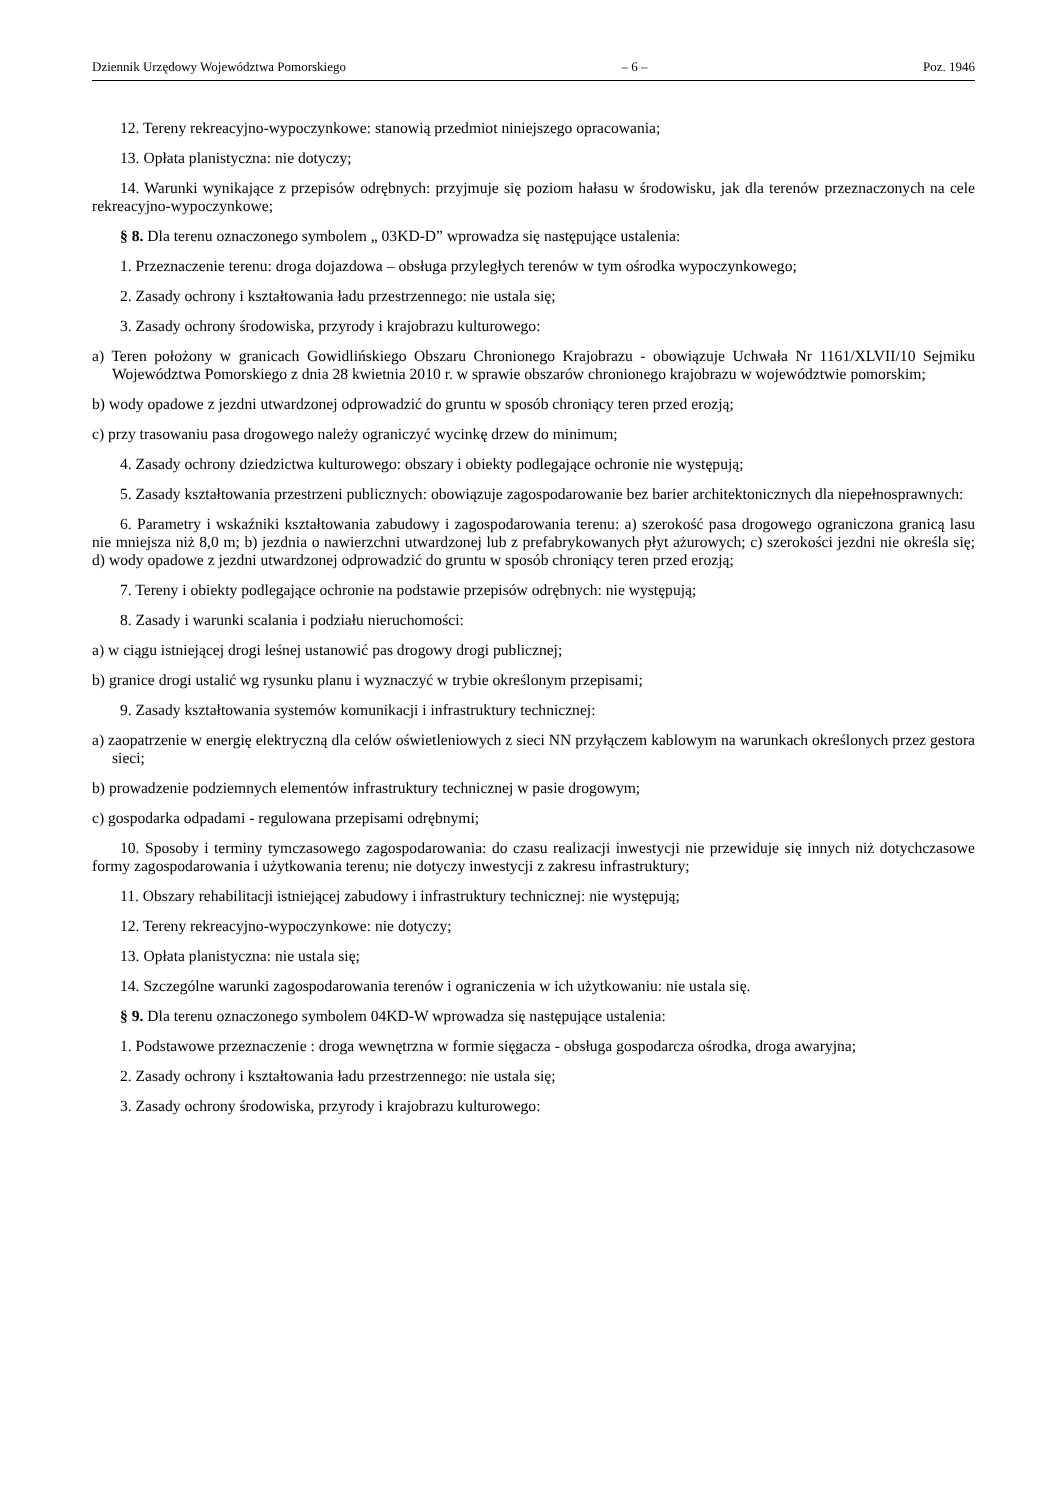Dziennik Urzędowy Województwa Pomorskiego – 6 – Poz. 1946
12. Tereny rekreacyjno-wypoczynkowe: stanowią przedmiot niniejszego opracowania;
13. Opłata planistyczna: nie dotyczy;
14. Warunki wynikające z przepisów odrębnych: przyjmuje się poziom hałasu w środowisku, jak dla terenów przeznaczonych na cele rekreacyjno-wypoczynkowe;
§ 8. Dla terenu oznaczonego symbolem „ 03KD-D” wprowadza się następujące ustalenia:
1. Przeznaczenie terenu: droga dojazdowa – obsługa przyległych terenów w tym ośrodka wypoczynkowego;
2. Zasady ochrony i kształtowania ładu przestrzennego: nie ustala się;
3. Zasady ochrony środowiska, przyrody i krajobrazu kulturowego:
a) Teren położony w granicach Gowidlińskiego Obszaru Chronionego Krajobrazu - obowiązuje Uchwała Nr 1161/XLVII/10 Sejmiku Województwa Pomorskiego z dnia 28 kwietnia 2010 r. w sprawie obszarów chronionego krajobrazu w województwie pomorskim;
b) wody opadowe z jezdni utwardzonej odprowadzić do gruntu w sposób chroniący teren przed erozją;
c) przy trasowaniu pasa drogowego należy ograniczyć wycinkę drzew do minimum;
4. Zasady ochrony dziedzictwa kulturowego: obszary i obiekty podlegające ochronie nie występują;
5. Zasady kształtowania przestrzeni publicznych: obowiązuje zagospodarowanie bez barier architektonicznych dla niepełnosprawnych:
6. Parametry i wskaźniki kształtowania zabudowy i zagospodarowania terenu: a) szerokość pasa drogowego ograniczona granicą lasu nie mniejsza niż 8,0 m; b) jezdnia o nawierzchni utwardzonej lub z prefabrykowanych płyt ażurowych; c) szerokości jezdni nie określa się; d) wody opadowe z jezdni utwardzonej odprowadzić do gruntu w sposób chroniący teren przed erozją;
7. Tereny i obiekty podlegające ochronie na podstawie przepisów odrębnych: nie występują;
8. Zasady i warunki scalania i podziału nieruchomości:
a) w ciągu istniejącej drogi leśnej ustanowić pas drogowy drogi publicznej;
b) granice drogi ustalić wg rysunku planu i wyznaczyć w trybie określonym przepisami;
9. Zasady kształtowania systemów komunikacji i infrastruktury technicznej:
a) zaopatrzenie w energię elektryczną dla celów oświetleniowych z sieci NN przyłączem kablowym na warunkach określonych przez gestora sieci;
b) prowadzenie podziemnych elementów infrastruktury technicznej w pasie drogowym;
c) gospodarka odpadami - regulowana przepisami odrębnymi;
10. Sposoby i terminy tymczasowego zagospodarowania: do czasu realizacji inwestycji nie przewiduje się innych niż dotychczasowe formy zagospodarowania i użytkowania terenu; nie dotyczy inwestycji z zakresu infrastruktury;
11. Obszary rehabilitacji istniejącej zabudowy i infrastruktury technicznej: nie występują;
12. Tereny rekreacyjno-wypoczynkowe: nie dotyczy;
13. Opłata planistyczna: nie ustala się;
14. Szczególne warunki zagospodarowania terenów i ograniczenia w ich użytkowaniu: nie ustala się.
§ 9. Dla terenu oznaczonego symbolem 04KD-W wprowadza się następujące ustalenia:
1. Podstawowe przeznaczenie : droga wewnętrzna w formie sięgacza - obsługa gospodarcza ośrodka, droga awaryjna;
2. Zasady ochrony i kształtowania ładu przestrzennego: nie ustala się;
3. Zasady ochrony środowiska, przyrody i krajobrazu kulturowego: